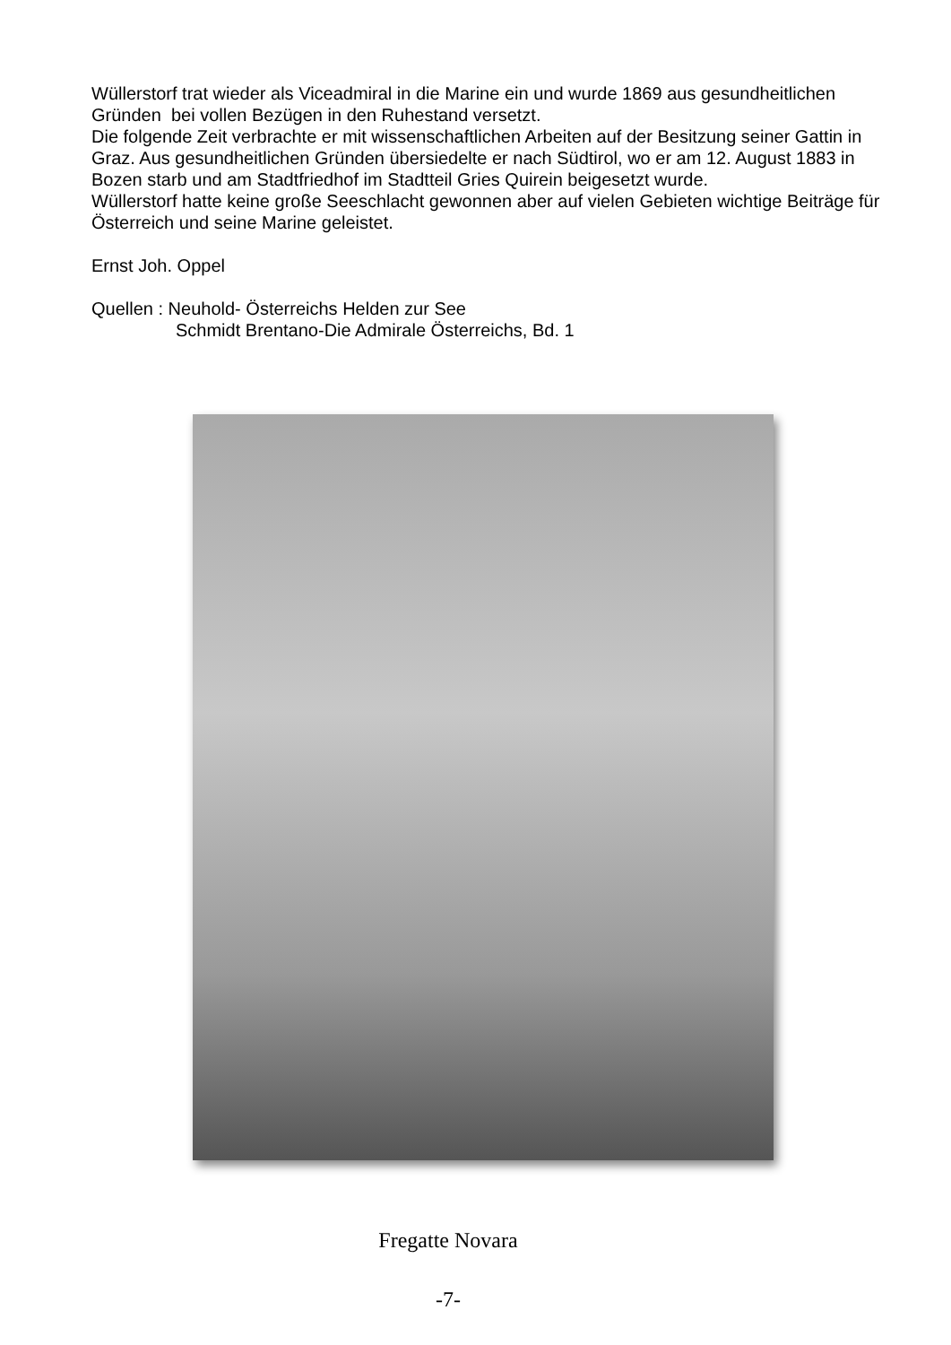Wüllerstorf trat wieder als Viceadmiral in die Marine ein und wurde 1869 aus gesundheitlichen Gründen bei vollen Bezügen in den Ruhestand versetzt.
Die folgende Zeit verbrachte er mit wissenschaftlichen Arbeiten auf der Besitzung seiner Gattin in Graz. Aus gesundheitlichen Gründen übersiedelte er nach Südtirol, wo er am 12. August 1883 in Bozen starb und am Stadtfriedhof im Stadtteil Gries Quirein beigesetzt wurde.
Wüllerstorf hatte keine große Seeschlacht gewonnen aber auf vielen Gebieten wichtige Beiträge für Österreich und seine Marine geleistet.
Ernst Joh. Oppel
Quellen : Neuhold- Österreichs Helden zur See
Schmidt Brentano-Die Admirale Österreichs, Bd. 1
Fregatte Novara
-7-